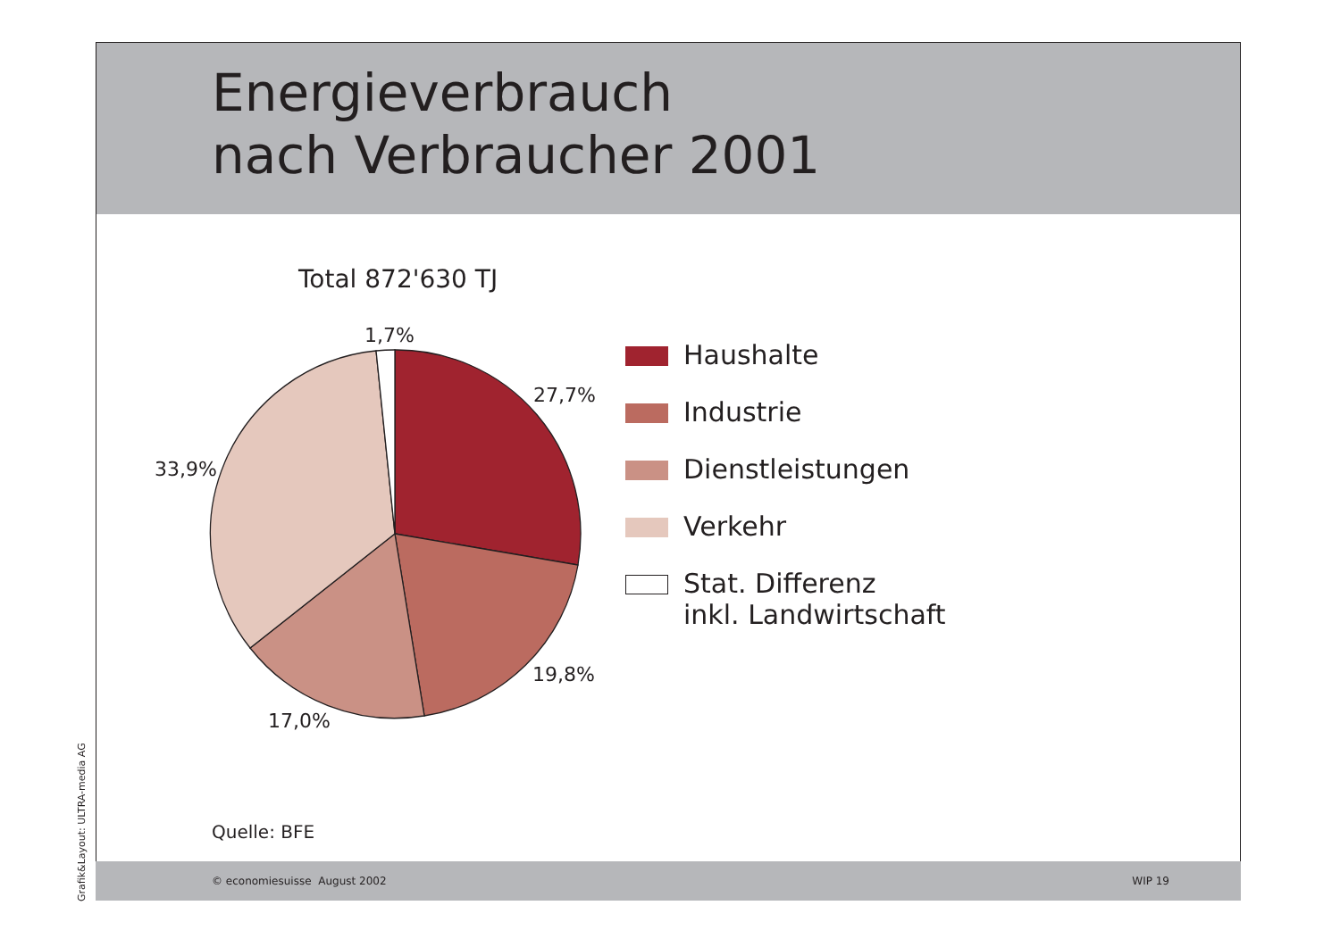Energieverbrauch
nach Verbraucher 2001
Total 872'630 TJ
1,7%
27,7%
33,9%
19,8%
17,0%
Haushalte
Industrie
Dienstleistungen
Verkehr
Stat. Differenz
inkl. Landwirtschaft
Quelle: BFE
© economiesuisse August 2002 WIP 19
Grafik&Layout: ULTRA-media AG